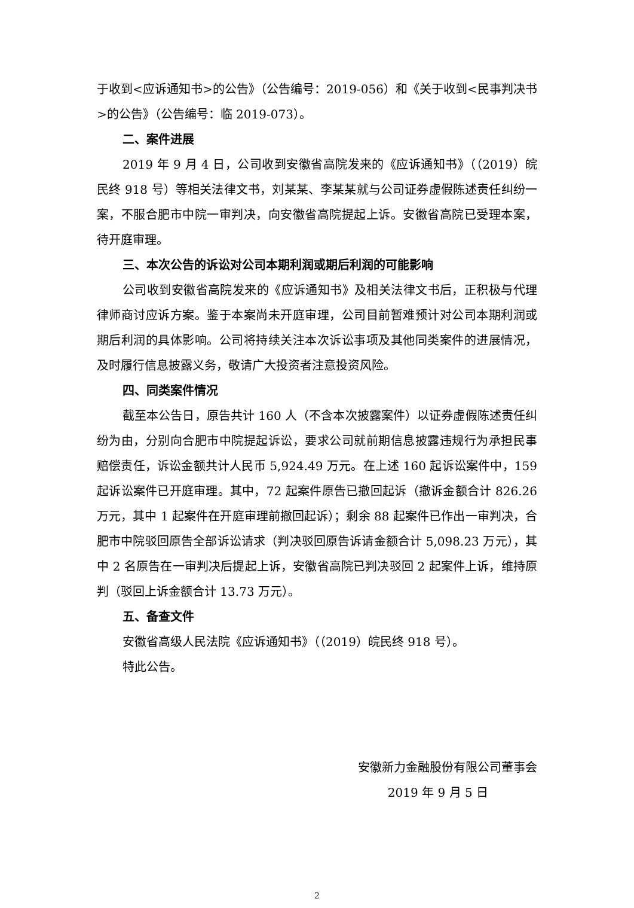于收到<应诉通知书>的公告》（公告编号：2019-056）和《关于收到<民事判决书>的公告》（公告编号：临 2019-073）。
二、案件进展
2019 年 9 月 4 日，公司收到安徽省高院发来的《应诉通知书》（（2019）皖民终 918 号）等相关法律文书，刘某某、李某某就与公司证券虚假陈述责任纠纷一案，不服合肥市中院一审判决，向安徽省高院提起上诉。安徽省高院已受理本案，待开庭审理。
三、本次公告的诉讼对公司本期利润或期后利润的可能影响
公司收到安徽省高院发来的《应诉通知书》及相关法律文书后，正积极与代理律师商讨应诉方案。鉴于本案尚未开庭审理，公司目前暂难预计对公司本期利润或期后利润的具体影响。公司将持续关注本次诉讼事项及其他同类案件的进展情况，及时履行信息披露义务，敬请广大投资者注意投资风险。
四、同类案件情况
截至本公告日，原告共计 160 人（不含本次披露案件）以证券虚假陈述责任纠纷为由，分别向合肥市中院提起诉讼，要求公司就前期信息披露违规行为承担民事赔偿责任，诉讼金额共计人民币 5,924.49 万元。在上述 160 起诉讼案件中，159 起诉讼案件已开庭审理。其中，72 起案件原告已撤回起诉（撤诉金额合计 826.26 万元，其中 1 起案件在开庭审理前撤回起诉）；剩余 88 起案件已作出一审判决，合肥市中院驳回原告全部诉讼请求（判决驳回原告诉请金额合计 5,098.23 万元），其中 2 名原告在一审判决后提起上诉，安徽省高院已判决驳回 2 起案件上诉，维持原判（驳回上诉金额合计 13.73 万元）。
五、备查文件
安徽省高级人民法院《应诉通知书》（（2019）皖民终 918 号）。
特此公告。
安徽新力金融股份有限公司董事会
2019 年 9 月 5 日
2